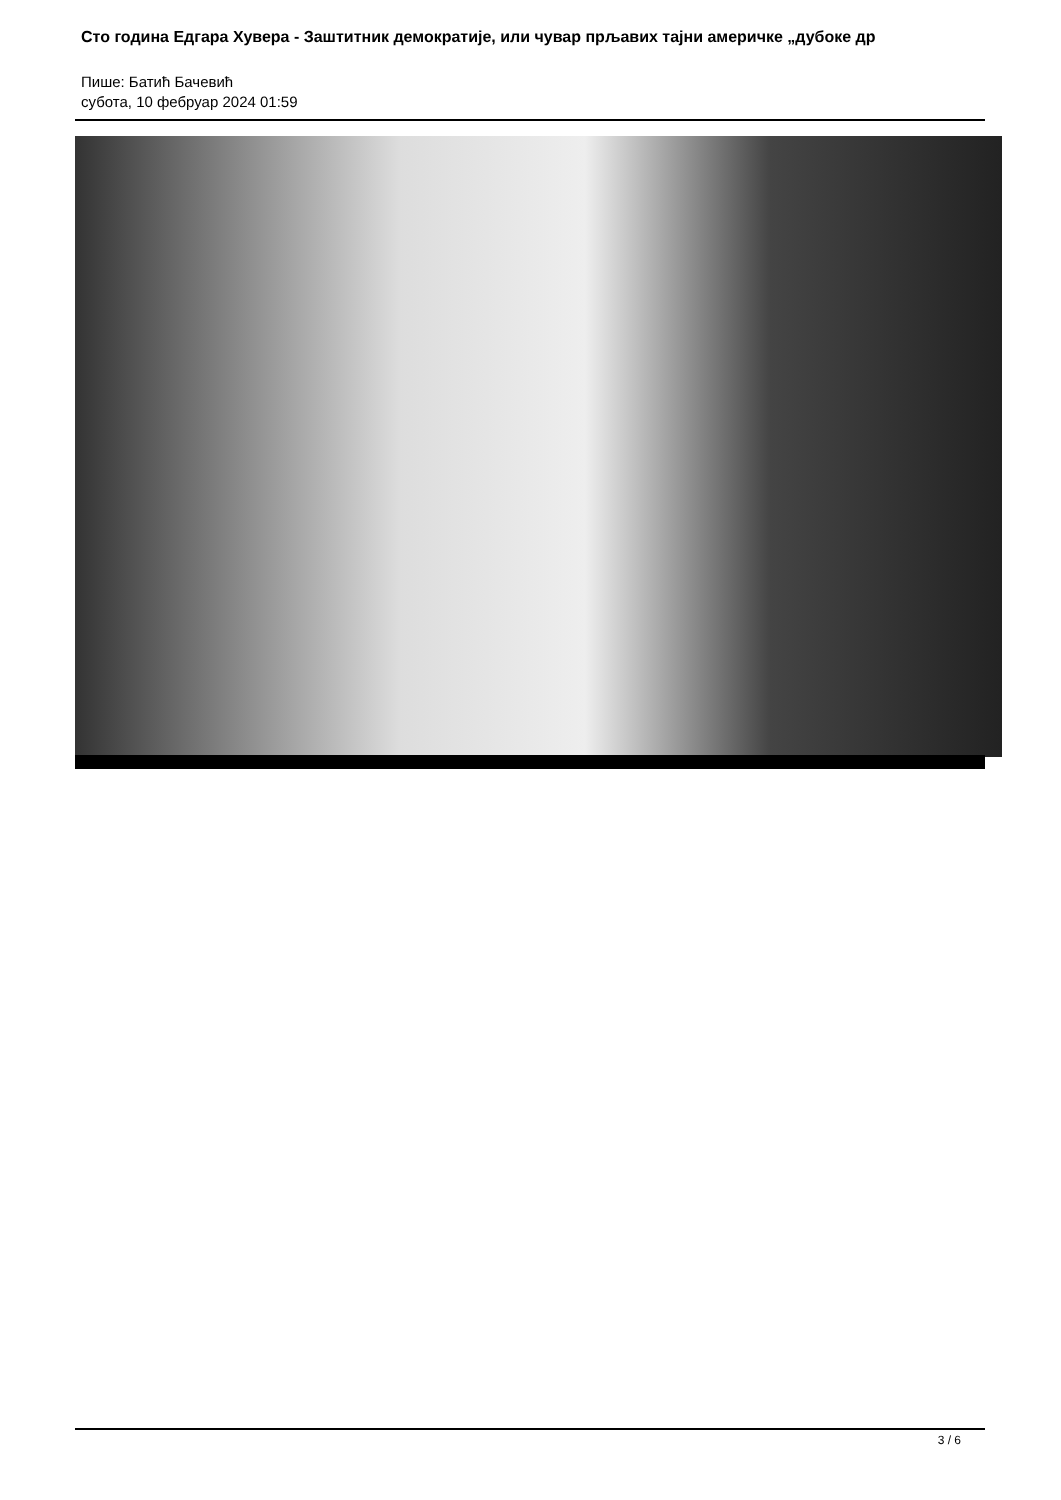Сто година Едгара Хувера - Заштитник демократије, или чувар прљавих тајни америчке „дубоке др
Пише: Батић Бачевић
субота, 10 фебруар 2024 01:59
3 / 6